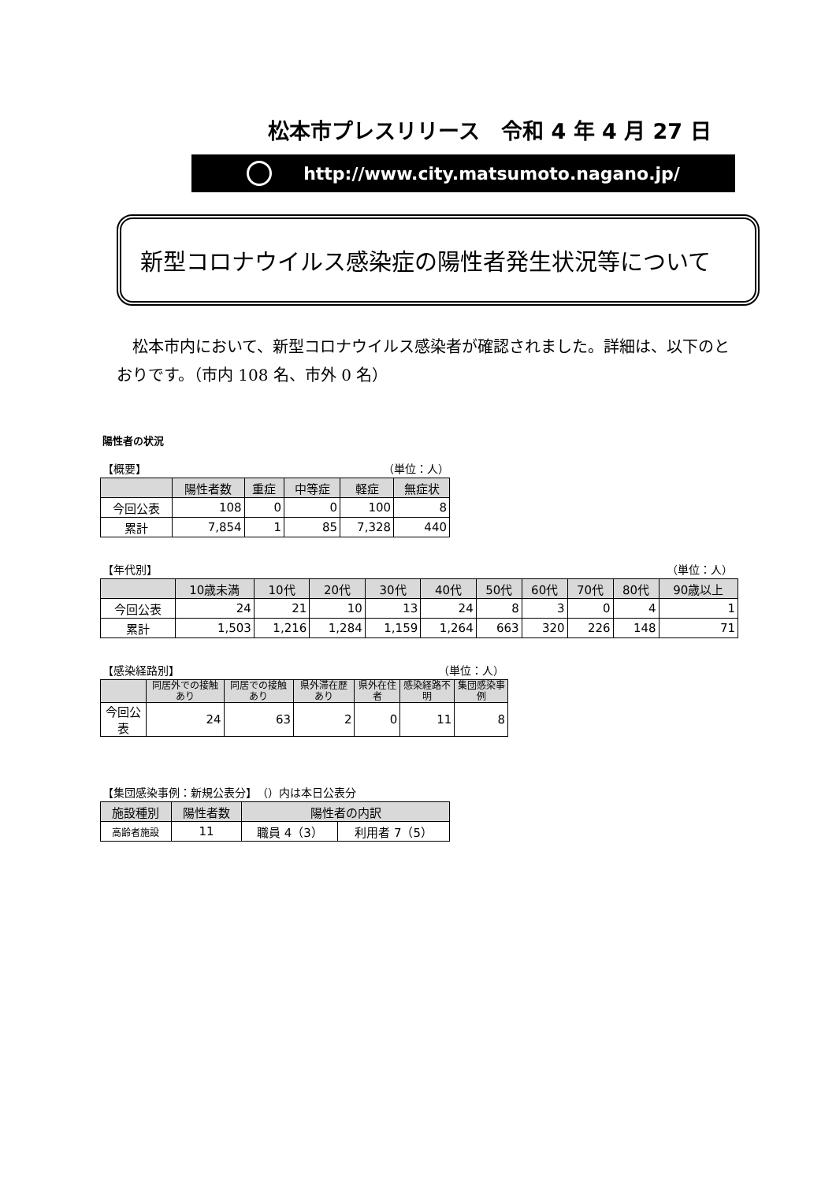松本市プレスリリース　令和 4 年 4 月 27 日
http://www.city.matsumoto.nagano.jp/
新型コロナウイルス感染症の陽性者発生状況等について
松本市内において、新型コロナウイルス感染者が確認されました。詳細は、以下のとおりです。（市内 108 名、市外 0 名）
陽性者の状況
【概要】 （単位：人）
| | 陽性者数 | 重症 | 中等症 | 軽症 | 無症状 |
| --- | --- | --- | --- | --- | --- |
| 今回公表 | 108 | 0 | 0 | 100 | 8 |
| 累計 | 7,854 | 1 | 85 | 7,328 | 440 |
【年代別】 （単位：人）
| | 10歳未満 | 10代 | 20代 | 30代 | 40代 | 50代 | 60代 | 70代 | 80代 | 90歳以上 |
| --- | --- | --- | --- | --- | --- | --- | --- | --- | --- | --- |
| 今回公表 | 24 | 21 | 10 | 13 | 24 | 8 | 3 | 0 | 4 | 1 |
| 累計 | 1,503 | 1,216 | 1,284 | 1,159 | 1,264 | 663 | 320 | 226 | 148 | 71 |
【感染経路別】 （単位：人）
| | 同居外での接触あり | 同居での接触あり | 県外滞在歴あり | 県外在住者 | 感染経路不明 | 集団感染事例 |
| --- | --- | --- | --- | --- | --- | --- |
| 今回公表 | 24 | 63 | 2 | 0 | 11 | 8 |
【集団感染事例：新規公表分】　（）内は本日公表分
| 施設種別 | 陽性者数 | 陽性者の内訳 | |
| --- | --- | --- | --- |
| 高齢者施設 | 11 | 職員 4（3） | 利用者 7（5） |